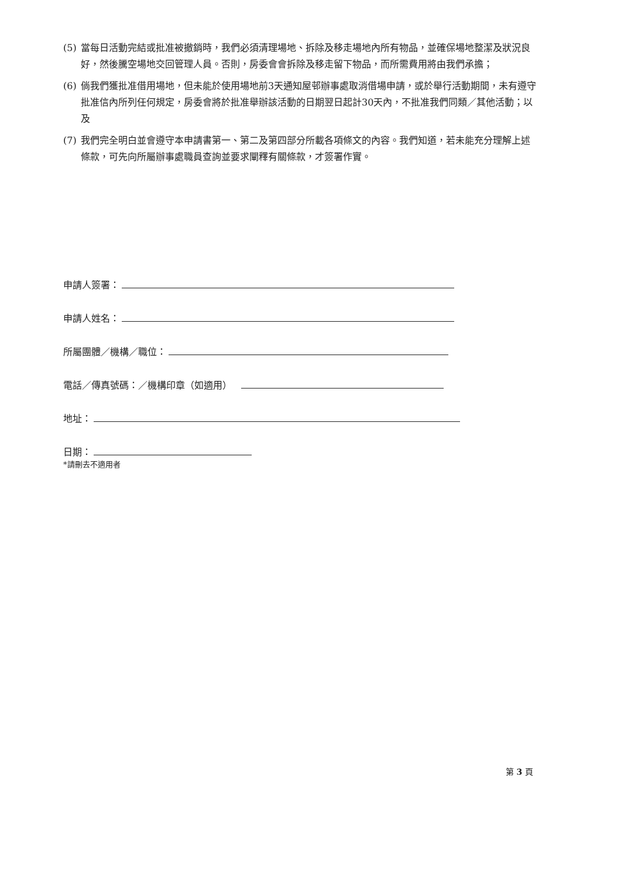(5) 當每日活動完結或批准被撤銷時，我們必須清理場地、拆除及移走場地內所有物品，並確保場地整潔及狀況良好，然後騰空場地交回管理人員。否則，房委會會拆除及移走留下物品，而所需費用將由我們承擔；
(6) 倘我們獲批准借用場地，但未能於使用場地前3天通知屋邨辦事處取消借場申請，或於舉行活動期間，未有遵守批准信內所列任何規定，房委會將於批准舉辦該活動的日期翌日起計30天內，不批准我們同類／其他活動；以及
(7) 我們完全明白並會遵守本申請書第一、第二及第四部分所載各項條文的內容。我們知道，若未能充分理解上述條款，可先向所屬辦事處職員查詢並要求闡釋有關條款，才簽署作實。
申請人簽署：
申請人姓名：
所屬團體／機構／職位：
電話／傳真號碼：／機構印章（如適用）
地址：
日期：
*請刪去不適用者
第 3 頁